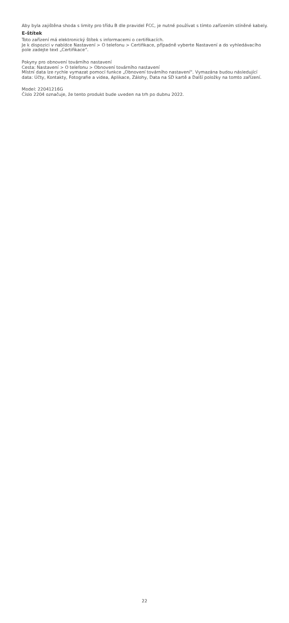Aby byla zajištěna shoda s limity pro třídu B dle pravidel FCC, je nutné používat s tímto zařízením stíněné kabely.
E-štítek
Toto zařízení má elektronický štítek s informacemi o certifikacích.
Je k dispozici v nabídce Nastavení > O telefonu > Certifikace, případně vyberte Nastavení a do vyhledávacího pole zadejte text „Certifikace“.
Pokyny pro obnovení továrního nastavení
Cesta: Nastavení > O telefonu > Obnovení továrního nastavení
Místní data lze rychle vymazat pomocí funkce „Obnovení továrního nastavení“. Vymazána budou následující data: Účty, Kontakty, Fotografie a videa, Aplikace, Zálohy, Data na SD kartě a Další položky na tomto zařízení.
Model: 22041216G
Číslo 2204 označuje, že tento produkt bude uveden na trh po dubnu 2022.
22